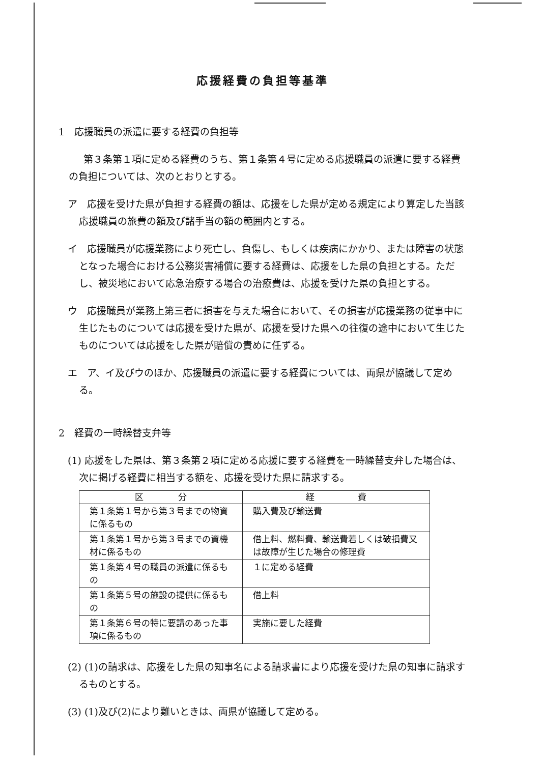応援経費の負担等基準
1　応援職員の派遣に要する経費の負担等
第３条第１項に定める経費のうち、第１条第４号に定める応援職員の派遣に要する経費の負担については、次のとおりとする。
ア　応援を受けた県が負担する経費の額は、応援をした県が定める規定により算定した当該応援職員の旅費の額及び諸手当の額の範囲内とする。
イ　応援職員が応援業務により死亡し、負傷し、もしくは疾病にかかり、または障害の状態となった場合における公務災害補償に要する経費は、応援をした県の負担とする。ただし、被災地において応急治療する場合の治療費は、応援を受けた県の負担とする。
ウ　応援職員が業務上第三者に損害を与えた場合において、その損害が応援業務の従事中に生じたものについては応援を受けた県が、応援を受けた県への往復の途中において生じたものについては応援をした県が賠償の責めに任ずる。
エ　ア、イ及びウのほか、応援職員の派遣に要する経費については、両県が協議して定める。
2　経費の一時繰替支弁等
(1) 応援をした県は、第３条第２項に定める応援に要する経費を一時繰替支弁した場合は、次に掲げる経費に相当する額を、応援を受けた県に請求する。
| 区 分 | 経 費 |
| --- | --- |
| 第１条第１号から第３号までの物資に係るもの | 購入費及び輸送費 |
| 第１条第１号から第３号までの資機材に係るもの | 借上料、燃料費、輸送費若しくは破損費又は故障が生じた場合の修理費 |
| 第１条第４号の職員の派遣に係るもの | １に定める経費 |
| 第１条第５号の施設の提供に係るもの | 借上料 |
| 第１条第６号の特に要請のあった事項に係るもの | 実施に要した経費 |
(2) (1)の請求は、応援をした県の知事名による請求書により応援を受けた県の知事に請求するものとする。
(3) (1)及び(2)により難いときは、両県が協議して定める。